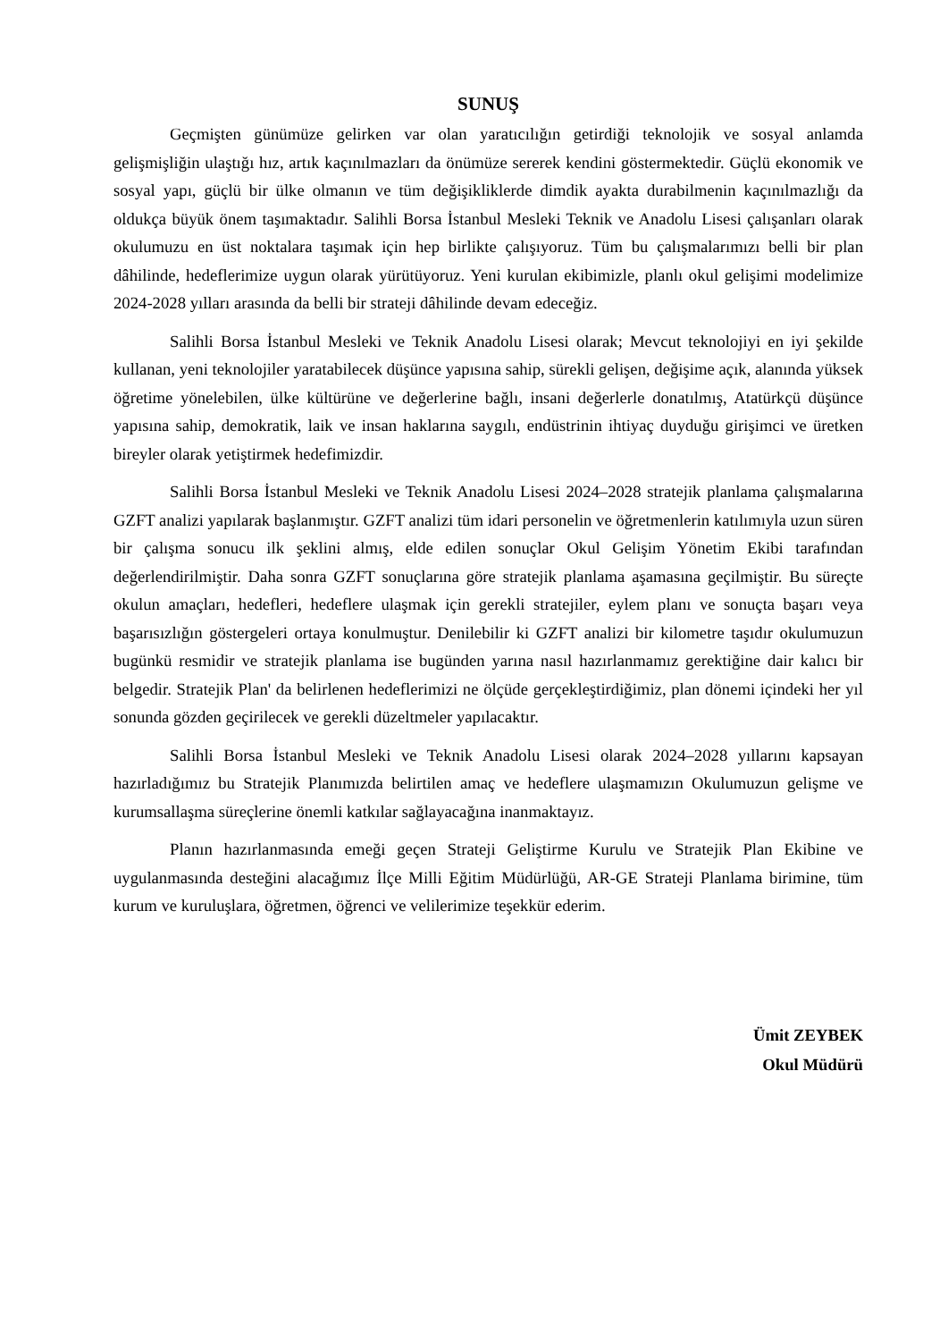SUNUŞ
Geçmişten günümüze gelirken var olan yaratıcılığın getirdiği teknolojik ve sosyal anlamda gelişmişliğin ulaştığı hız, artık kaçınılmazları da önümüze sererek kendini göstermektedir. Güçlü ekonomik ve sosyal yapı, güçlü bir ülke olmanın ve tüm değişikliklerde dimdik ayakta durabilmenin kaçınılmazlığı da oldukça büyük önem taşımaktadır. Salihli Borsa İstanbul Mesleki Teknik ve Anadolu Lisesi çalışanları olarak okulumuzu en üst noktalara taşımak için hep birlikte çalışıyoruz. Tüm bu çalışmalarımızı belli bir plan dâhilinde, hedeflerimize uygun olarak yürütüyoruz. Yeni kurulan ekibimizle, planlı okul gelişimi modelimize 2024-2028 yılları arasında da belli bir strateji dâhilinde devam edeceğiz.
Salihli Borsa İstanbul Mesleki ve Teknik Anadolu Lisesi olarak; Mevcut teknolojiyi en iyi şekilde kullanan, yeni teknolojiler yaratabilecek düşünce yapısına sahip, sürekli gelişen, değişime açık, alanında yüksek öğretime yönelebilen, ülke kültürüne ve değerlerine bağlı, insani değerlerle donatılmış, Atatürkçü düşünce yapısına sahip, demokratik, laik ve insan haklarına saygılı, endüstrinin ihtiyaç duyduğu girişimci ve üretken bireyler olarak yetiştirmek hedefimizdir.
Salihli Borsa İstanbul Mesleki ve Teknik Anadolu Lisesi 2024–2028 stratejik planlama çalışmalarına GZFT analizi yapılarak başlanmıştır. GZFT analizi tüm idari personelin ve öğretmenlerin katılımıyla uzun süren bir çalışma sonucu ilk şeklini almış, elde edilen sonuçlar Okul Gelişim Yönetim Ekibi tarafından değerlendirilmiştir. Daha sonra GZFT sonuçlarına göre stratejik planlama aşamasına geçilmiştir. Bu süreçte okulun amaçları, hedefleri, hedeflere ulaşmak için gerekli stratejiler, eylem planı ve sonuçta başarı veya başarısızlığın göstergeleri ortaya konulmuştur. Denilebilir ki GZFT analizi bir kilometre taşıdır okulumuzun bugünkü resmidir ve stratejik planlama ise bugünden yarına nasıl hazırlanmamız gerektiğine dair kalıcı bir belgedir. Stratejik Plan' da belirlenen hedeflerimizi ne ölçüde gerçekleştirdiğimiz, plan dönemi içindeki her yıl sonunda gözden geçirilecek ve gerekli düzeltmeler yapılacaktır.
Salihli Borsa İstanbul Mesleki ve Teknik Anadolu Lisesi olarak 2024–2028 yıllarını kapsayan hazırladığımız bu Stratejik Planımızda belirtilen amaç ve hedeflere ulaşmamızın Okulumuzun gelişme ve kurumsallaşma süreçlerine önemli katkılar sağlayacağına inanmaktayız.
Planın hazırlanmasında emeği geçen Strateji Geliştirme Kurulu ve Stratejik Plan Ekibine ve uygulanmasında desteğini alacağımız İlçe Milli Eğitim Müdürlüğü, AR-GE Strateji Planlama birimine, tüm kurum ve kuruluşlara, öğretmen, öğrenci ve velilerimize teşekkür ederim.
Ümit ZEYBEK
Okul Müdürü